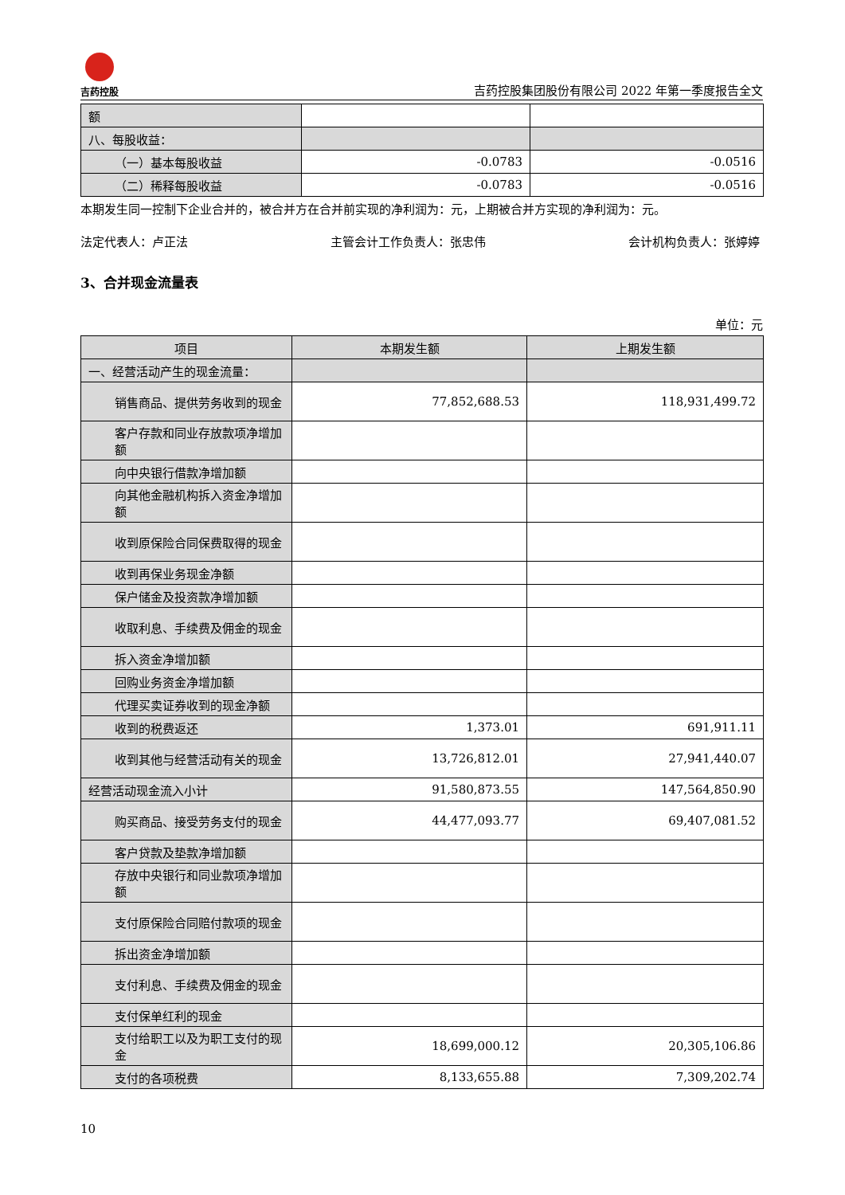吉药控股
吉药控股集团股份有限公司 2022 年第一季度报告全文
| 额 | | |
| 八、每股收益： | | |
| （一）基本每股收益 | -0.0783 | -0.0516 |
| （二）稀释每股收益 | -0.0783 | -0.0516 |
本期发生同一控制下企业合并的，被合并方在合并前实现的净利润为：元，上期被合并方实现的净利润为：元。
法定代表人：卢正法 主管会计工作负责人：张忠伟 会计机构负责人：张婷婷
3、合并现金流量表
单位：元
| 项目 | 本期发生额 | 上期发生额 |
| --- | --- | --- |
| 一、经营活动产生的现金流量： | | |
| 销售商品、提供劳务收到的现金 | 77,852,688.53 | 118,931,499.72 |
| 客户存款和同业存放款项净增加额 | | |
| 向中央银行借款净增加额 | | |
| 向其他金融机构拆入资金净增加额 | | |
| 收到原保险合同保费取得的现金 | | |
| 收到再保业务现金净额 | | |
| 保户储金及投资款净增加额 | | |
| 收取利息、手续费及佣金的现金 | | |
| 拆入资金净增加额 | | |
| 回购业务资金净增加额 | | |
| 代理买卖证券收到的现金净额 | | |
| 收到的税费返还 | 1,373.01 | 691,911.11 |
| 收到其他与经营活动有关的现金 | 13,726,812.01 | 27,941,440.07 |
| 经营活动现金流入小计 | 91,580,873.55 | 147,564,850.90 |
| 购买商品、接受劳务支付的现金 | 44,477,093.77 | 69,407,081.52 |
| 客户贷款及垫款净增加额 | | |
| 存放中央银行和同业款项净增加额 | | |
| 支付原保险合同赔付款项的现金 | | |
| 拆出资金净增加额 | | |
| 支付利息、手续费及佣金的现金 | | |
| 支付保单红利的现金 | | |
| 支付给职工以及为职工支付的现金 | 18,699,000.12 | 20,305,106.86 |
| 支付的各项税费 | 8,133,655.88 | 7,309,202.74 |
10